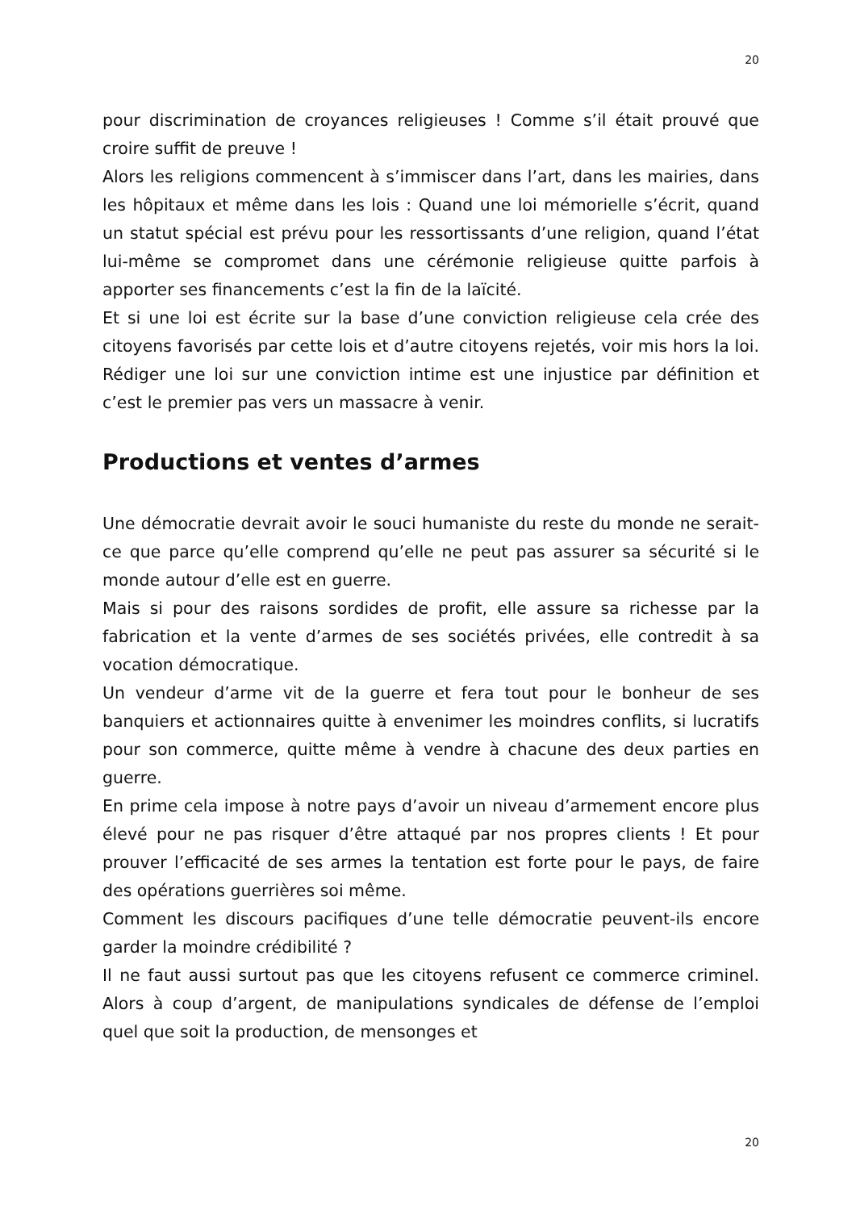20
pour discrimination de croyances religieuses ! Comme s’il était prouvé que croire suffit de preuve !
Alors les religions commencent à s’immiscer dans l’art, dans les mairies, dans les hôpitaux et même dans les lois : Quand une loi mémorielle s’écrit, quand un statut spécial est prévu pour les ressortissants d’une religion, quand l’état lui-même se compromet dans une cérémonie religieuse quitte parfois à apporter ses financements c’est la fin de la laïcité.
Et si une loi est écrite sur la base d’une conviction religieuse cela crée des citoyens favorisés par cette lois et d’autre citoyens rejetés, voir mis hors la loi. Rédiger une loi sur une conviction intime est une injustice par définition et c’est le premier pas vers un massacre à venir.
Productions et ventes d’armes
Une démocratie devrait avoir le souci humaniste du reste du monde ne serait-ce que parce qu’elle comprend qu’elle ne peut pas assurer sa sécurité si le monde autour d’elle est en guerre.
Mais si pour des raisons sordides de profit, elle assure sa richesse par la fabrication et la vente d’armes de ses sociétés privées, elle contredit à sa vocation démocratique.
Un vendeur d’arme vit de la guerre et fera tout pour le bonheur de ses banquiers et actionnaires quitte à envenimer les moindres conflits, si lucratifs pour son commerce, quitte même à vendre à chacune des deux parties en guerre.
En prime cela impose à notre pays d’avoir un niveau d’armement encore plus élevé pour ne pas risquer d’être attaqué par nos propres clients ! Et pour prouver l’efficacité de ses armes la tentation est forte pour le pays, de faire des opérations guerrières soi même.
Comment les discours pacifiques d’une telle démocratie peuvent-ils encore garder la moindre crédibilité ?
Il ne faut aussi surtout pas que les citoyens refusent ce commerce criminel. Alors à coup d’argent, de manipulations syndicales de défense de l’emploi quel que soit la production, de mensonges et
20